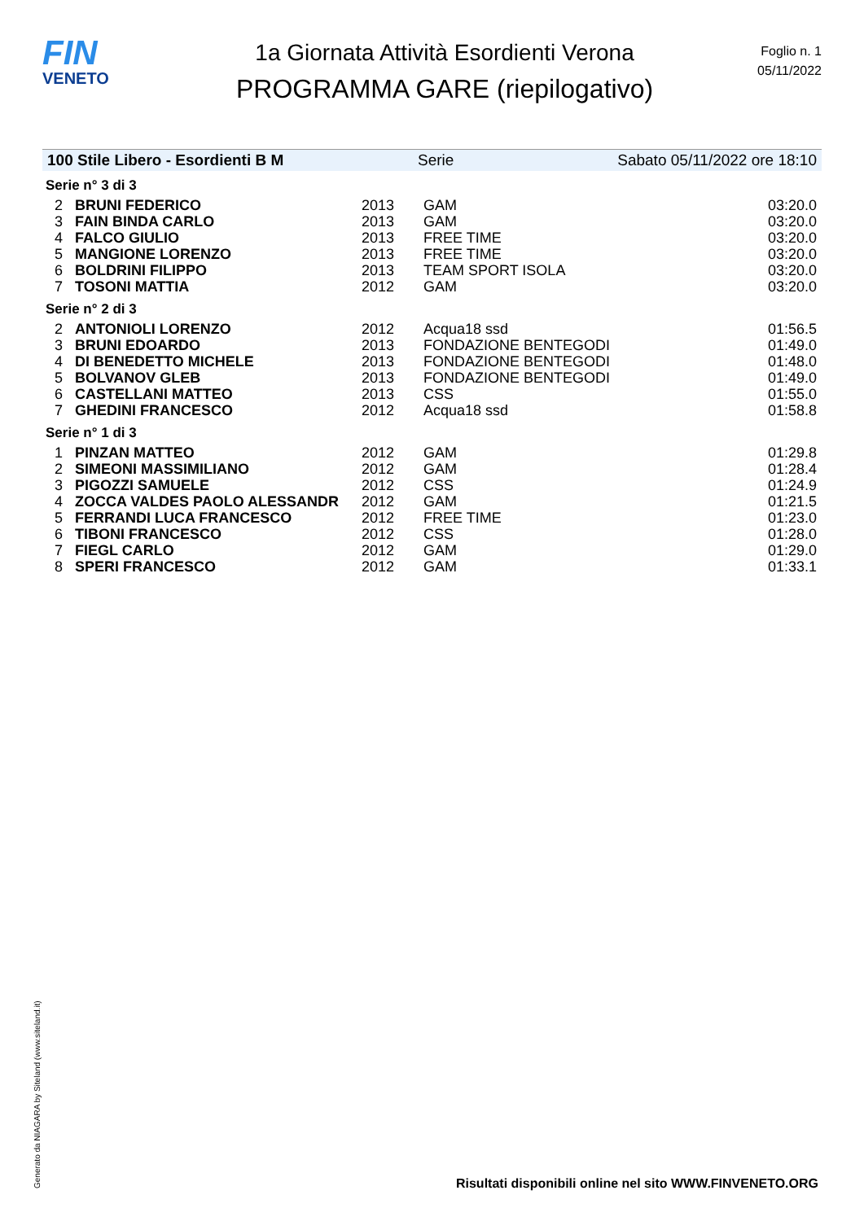FIN
VENETO
1a Giornata Attività Esordienti Verona
PROGRAMMA GARE (riepilogativo)
Foglio n. 1
05/11/2022
100 Stile Libero - Esordienti B M Serie Sabato 05/11/2022 ore 18:10
| Serie n° 3 di 3 | | | | |
| 2 | BRUNI FEDERICO | 2013 | GAM | 03:20.0 |
| 3 | FAIN BINDA CARLO | 2013 | GAM | 03:20.0 |
| 4 | FALCO GIULIO | 2013 | FREE TIME | 03:20.0 |
| 5 | MANGIONE LORENZO | 2013 | FREE TIME | 03:20.0 |
| 6 | BOLDRINI FILIPPO | 2013 | TEAM SPORT ISOLA | 03:20.0 |
| 7 | TOSONI MATTIA | 2012 | GAM | 03:20.0 |
| Serie n° 2 di 3 | | | | |
| 2 | ANTONIOLI LORENZO | 2012 | Acqua18 ssd | 01:56.5 |
| 3 | BRUNI EDOARDO | 2013 | FONDAZIONE BENTEGODI | 01:49.0 |
| 4 | DI BENEDETTO MICHELE | 2013 | FONDAZIONE BENTEGODI | 01:48.0 |
| 5 | BOLVANOV GLEB | 2013 | FONDAZIONE BENTEGODI | 01:49.0 |
| 6 | CASTELLANI MATTEO | 2013 | CSS | 01:55.0 |
| 7 | GHEDINI FRANCESCO | 2012 | Acqua18 ssd | 01:58.8 |
| Serie n° 1 di 3 | | | | |
| 1 | PINZAN MATTEO | 2012 | GAM | 01:29.8 |
| 2 | SIMEONI MASSIMILIANO | 2012 | GAM | 01:28.4 |
| 3 | PIGOZZI SAMUELE | 2012 | CSS | 01:24.9 |
| 4 | ZOCCA VALDES PAOLO ALESSANDR | 2012 | GAM | 01:21.5 |
| 5 | FERRANDI LUCA FRANCESCO | 2012 | FREE TIME | 01:23.0 |
| 6 | TIBONI FRANCESCO | 2012 | CSS | 01:28.0 |
| 7 | FIEGL CARLO | 2012 | GAM | 01:29.0 |
| 8 | SPERI FRANCESCO | 2012 | GAM | 01:33.1 |
Generato da NIAGARA by Siteland (www.siteland.it)
Risultati disponibili online nel sito WWW.FINVENETO.ORG